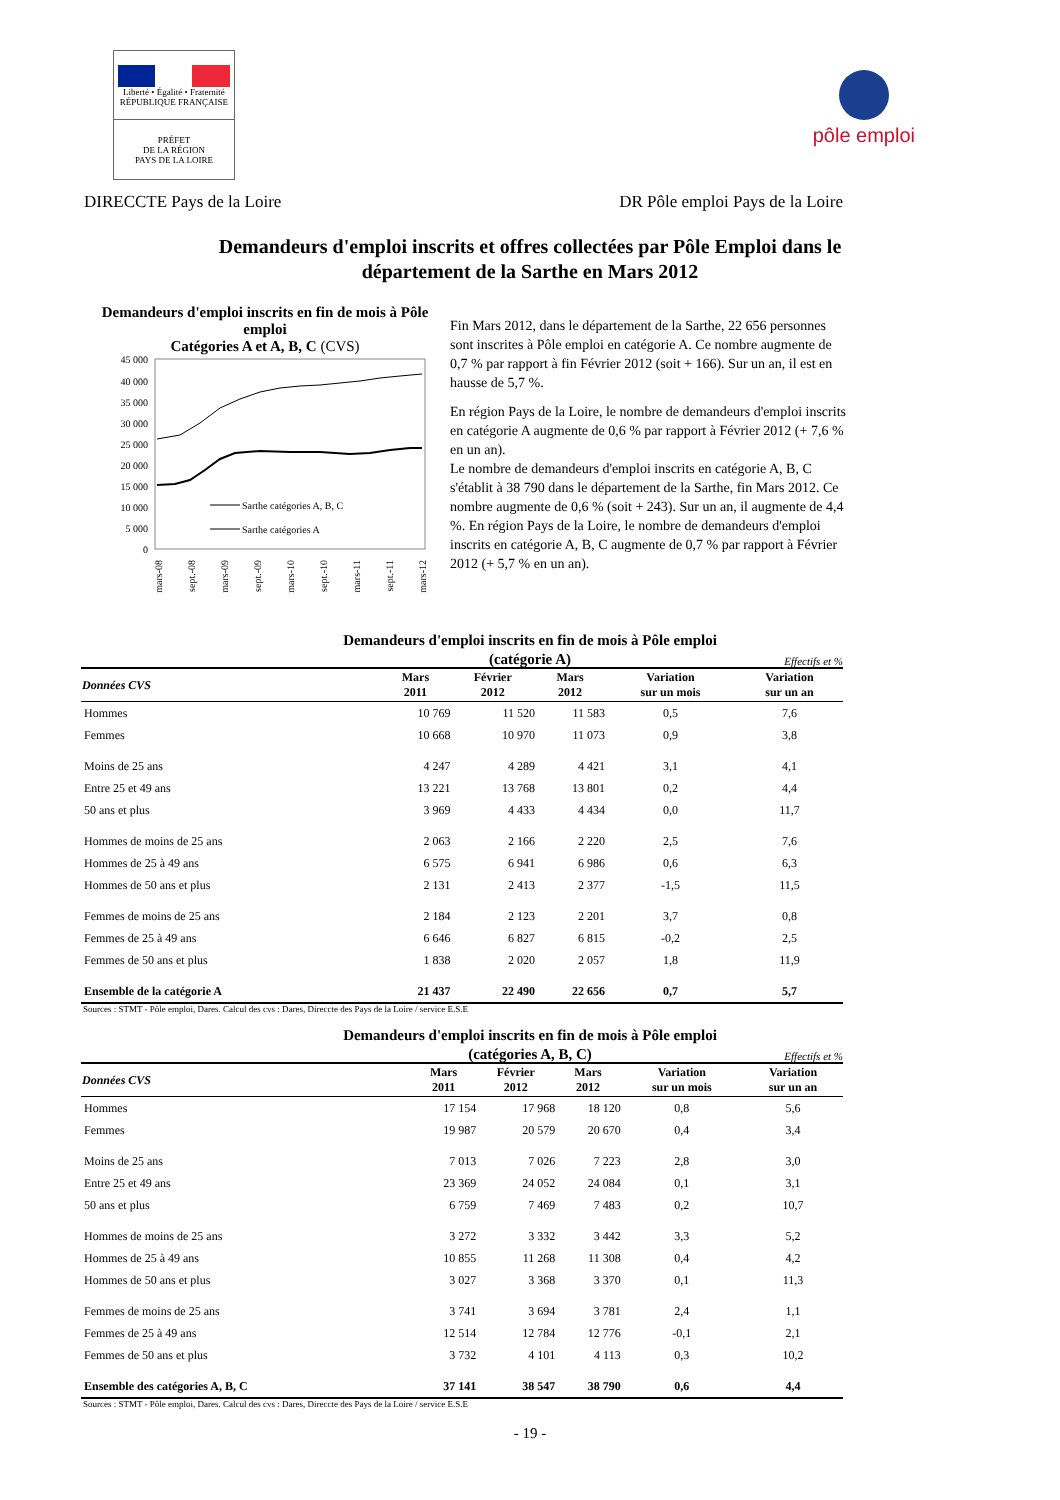Liberté • Égalité • Fraternité
RÉPUBLIQUE FRANÇAISE
PRÉFET
DE LA RÉGION
PAYS DE LA LOIRE
pôle emploi
DIRECCTE Pays de la Loire DR Pôle emploi Pays de la Loire
Demandeurs d'emploi inscrits et offres collectées par Pôle Emploi dans le
département de la Sarthe en Mars 2012
Demandeurs d'emploi inscrits en fin de mois à Pôle emploi
Catégories A et A, B, C (CVS)
45 000
40 000
35 000
30 000
25 000
20 000
15 000
10 000
5 000
0
Sarthe catégories A, B, C
Sarthe catégories A
mars-08
sept.-08
mars-09
sept.-09
mars-10
sept.-10
mars-11
sept.-11
mars-12
Fin Mars 2012, dans le département de la Sarthe, 22 656 personnes sont inscrites à Pôle emploi en catégorie A. Ce nombre augmente de 0,7 % par rapport à fin Février 2012 (soit + 166). Sur un an, il est en hausse de 5,7 %.
En région Pays de la Loire, le nombre de demandeurs d'emploi inscrits en catégorie A augmente de 0,6 % par rapport à Février 2012 (+ 7,6 % en un an).
Le nombre de demandeurs d'emploi inscrits en catégorie A, B, C s'établit à 38 790 dans le département de la Sarthe, fin Mars 2012. Ce nombre augmente de 0,6 % (soit + 243). Sur un an, il augmente de 4,4 %. En région Pays de la Loire, le nombre de demandeurs d'emploi inscrits en catégorie A, B, C augmente de 0,7 % par rapport à Février 2012 (+ 5,7 % en un an).
Demandeurs d'emploi inscrits en fin de mois à Pôle emploi
(catégorie A)
Effectifs et %
| Données CVS | Mars 2011 | Février 2012 | Mars 2012 | Variation sur un mois | Variation sur un an |
| --- | --- | --- | --- | --- | --- |
| Hommes | 10 769 | 11 520 | 11 583 | 0,5 | 7,6 |
| Femmes | 10 668 | 10 970 | 11 073 | 0,9 | 3,8 |
| Moins de 25 ans | 4 247 | 4 289 | 4 421 | 3,1 | 4,1 |
| Entre 25 et 49 ans | 13 221 | 13 768 | 13 801 | 0,2 | 4,4 |
| 50 ans et plus | 3 969 | 4 433 | 4 434 | 0,0 | 11,7 |
| Hommes de moins de 25 ans | 2 063 | 2 166 | 2 220 | 2,5 | 7,6 |
| Hommes de 25 à 49 ans | 6 575 | 6 941 | 6 986 | 0,6 | 6,3 |
| Hommes de 50 ans et plus | 2 131 | 2 413 | 2 377 | -1,5 | 11,5 |
| Femmes de moins de 25 ans | 2 184 | 2 123 | 2 201 | 3,7 | 0,8 |
| Femmes de 25 à 49 ans | 6 646 | 6 827 | 6 815 | -0,2 | 2,5 |
| Femmes de 50 ans et plus | 1 838 | 2 020 | 2 057 | 1,8 | 11,9 |
| Ensemble de la catégorie A | 21 437 | 22 490 | 22 656 | 0,7 | 5,7 |
Sources : STMT - Pôle emploi, Dares. Calcul des cvs : Dares, Direccte des Pays de la Loire / service E.S.E
Demandeurs d'emploi inscrits en fin de mois à Pôle emploi
(catégories A, B, C)
Effectifs et %
| Données CVS | Mars 2011 | Février 2012 | Mars 2012 | Variation sur un mois | Variation sur un an |
| --- | --- | --- | --- | --- | --- |
| Hommes | 17 154 | 17 968 | 18 120 | 0,8 | 5,6 |
| Femmes | 19 987 | 20 579 | 20 670 | 0,4 | 3,4 |
| Moins de 25 ans | 7 013 | 7 026 | 7 223 | 2,8 | 3,0 |
| Entre 25 et 49 ans | 23 369 | 24 052 | 24 084 | 0,1 | 3,1 |
| 50 ans et plus | 6 759 | 7 469 | 7 483 | 0,2 | 10,7 |
| Hommes de moins de 25 ans | 3 272 | 3 332 | 3 442 | 3,3 | 5,2 |
| Hommes de 25 à 49 ans | 10 855 | 11 268 | 11 308 | 0,4 | 4,2 |
| Hommes de 50 ans et plus | 3 027 | 3 368 | 3 370 | 0,1 | 11,3 |
| Femmes de moins de 25 ans | 3 741 | 3 694 | 3 781 | 2,4 | 1,1 |
| Femmes de 25 à 49 ans | 12 514 | 12 784 | 12 776 | -0,1 | 2,1 |
| Femmes de 50 ans et plus | 3 732 | 4 101 | 4 113 | 0,3 | 10,2 |
| Ensemble des catégories A, B, C | 37 141 | 38 547 | 38 790 | 0,6 | 4,4 |
Sources : STMT - Pôle emploi, Dares. Calcul des cvs : Dares, Direccte des Pays de la Loire / service E.S.E
- 19 -